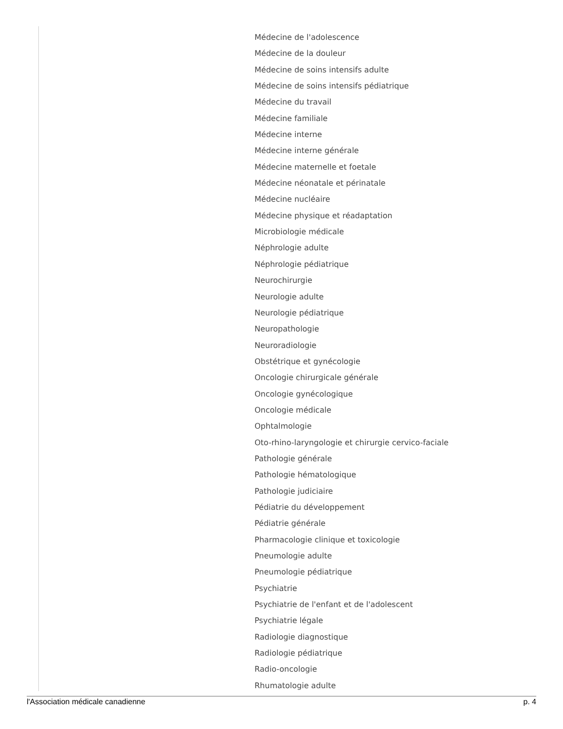Médecine de l'adolescence
Médecine de la douleur
Médecine de soins intensifs adulte
Médecine de soins intensifs pédiatrique
Médecine du travail
Médecine familiale
Médecine interne
Médecine interne générale
Médecine maternelle et foetale
Médecine néonatale et périnatale
Médecine nucléaire
Médecine physique et réadaptation
Microbiologie médicale
Néphrologie adulte
Néphrologie pédiatrique
Neurochirurgie
Neurologie adulte
Neurologie pédiatrique
Neuropathologie
Neuroradiologie
Obstétrique et gynécologie
Oncologie chirurgicale générale
Oncologie gynécologique
Oncologie médicale
Ophtalmologie
Oto-rhino-laryngologie et chirurgie cervico-faciale
Pathologie générale
Pathologie hématologique
Pathologie judiciaire
Pédiatrie du développement
Pédiatrie générale
Pharmacologie clinique et toxicologie
Pneumologie adulte
Pneumologie pédiatrique
Psychiatrie
Psychiatrie de l'enfant et de l'adolescent
Psychiatrie légale
Radiologie diagnostique
Radiologie pédiatrique
Radio-oncologie
Rhumatologie adulte
l'Association médicale canadienne p. 4